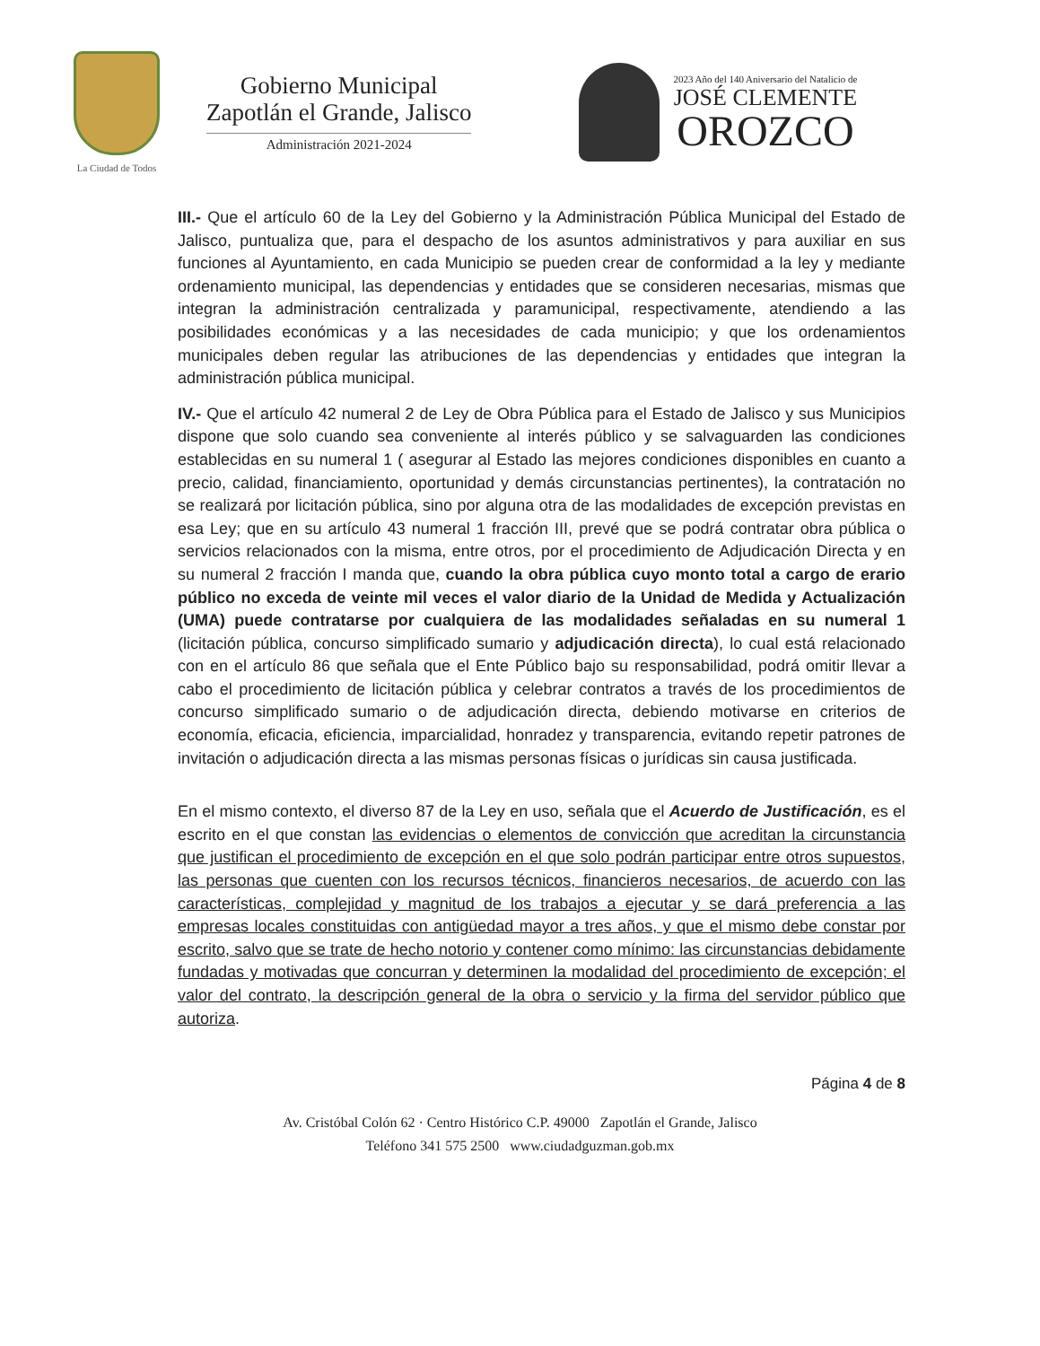La Ciudad de Todos
Gobierno Municipal
Zapotlán el Grande, Jalisco
Administración 2021-2024
2023 Año del 140 Aniversario del Natalicio de
JOSÉ CLEMENTE
OROZCO
III.- Que el artículo 60 de la Ley del Gobierno y la Administración Pública Municipal del Estado de Jalisco, puntualiza que, para el despacho de los asuntos administrativos y para auxiliar en sus funciones al Ayuntamiento, en cada Municipio se pueden crear de conformidad a la ley y mediante ordenamiento municipal, las dependencias y entidades que se consideren necesarias, mismas que integran la administración centralizada y paramunicipal, respectivamente, atendiendo a las posibilidades económicas y a las necesidades de cada municipio; y que los ordenamientos municipales deben regular las atribuciones de las dependencias y entidades que integran la administración pública municipal.
IV.- Que el artículo 42 numeral 2 de Ley de Obra Pública para el Estado de Jalisco y sus Municipios dispone que solo cuando sea conveniente al interés público y se salvaguarden las condiciones establecidas en su numeral 1 ( asegurar al Estado las mejores condiciones disponibles en cuanto a precio, calidad, financiamiento, oportunidad y demás circunstancias pertinentes), la contratación no se realizará por licitación pública, sino por alguna otra de las modalidades de excepción previstas en esa Ley; que en su artículo 43 numeral 1 fracción III, prevé que se podrá contratar obra pública o servicios relacionados con la misma, entre otros, por el procedimiento de Adjudicación Directa y en su numeral 2 fracción I manda que, cuando la obra pública cuyo monto total a cargo de erario público no exceda de veinte mil veces el valor diario de la Unidad de Medida y Actualización (UMA) puede contratarse por cualquiera de las modalidades señaladas en su numeral 1 (licitación pública, concurso simplificado sumario y adjudicación directa), lo cual está relacionado con en el artículo 86 que señala que el Ente Público bajo su responsabilidad, podrá omitir llevar a cabo el procedimiento de licitación pública y celebrar contratos a través de los procedimientos de concurso simplificado sumario o de adjudicación directa, debiendo motivarse en criterios de economía, eficacia, eficiencia, imparcialidad, honradez y transparencia, evitando repetir patrones de invitación o adjudicación directa a las mismas personas físicas o jurídicas sin causa justificada.
En el mismo contexto, el diverso 87 de la Ley en uso, señala que el Acuerdo de Justificación, es el escrito en el que constan las evidencias o elementos de convicción que acreditan la circunstancia que justifican el procedimiento de excepción en el que solo podrán participar entre otros supuestos, las personas que cuenten con los recursos técnicos, financieros necesarios, de acuerdo con las características, complejidad y magnitud de los trabajos a ejecutar y se dará preferencia a las empresas locales constituidas con antigüedad mayor a tres años, y que el mismo debe constar por escrito, salvo que se trate de hecho notorio y contener como mínimo: las circunstancias debidamente fundadas y motivadas que concurran y determinen la modalidad del procedimiento de excepción; el valor del contrato, la descripción general de la obra o servicio y la firma del servidor público que autoriza.
Página 4 de 8
Av. Cristóbal Colón 62 · Centro Histórico C.P. 49000 Zapotlán el Grande, Jalisco
Teléfono 341 575 2500 www.ciudadguzman.gob.mx